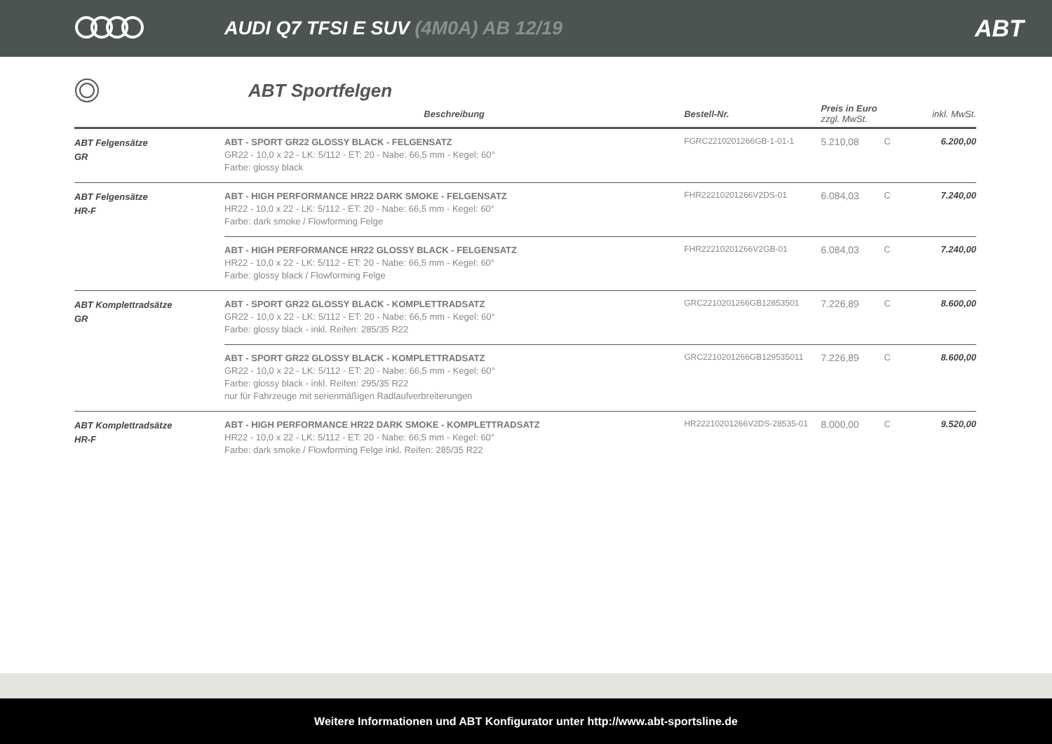AUDI Q7 TFSI E SUV (4M0A) AB 12/19
ABT
ABT Sportfelgen
| | Beschreibung | Bestell-Nr. | Preis in Euro zzgl. MwSt. | | inkl. MwSt. |
| --- | --- | --- | --- | --- | --- |
| ABT Felgensätze GR | ABT - SPORT GR22 GLOSSY BLACK - FELGENSATZ GR22 - 10,0 x 22 - LK: 5/112 - ET: 20 - Nabe: 66,5 mm - Kegel: 60° Farbe: glossy black | FGRC2210201266GB-1-01-1 | 5.210,08 | C | 6.200,00 |
| ABT Felgensätze HR-F | ABT - HIGH PERFORMANCE HR22 DARK SMOKE - FELGENSATZ HR22 - 10,0 x 22 - LK: 5/112 - ET: 20 - Nabe: 66,5 mm - Kegel: 60° Farbe: dark smoke / Flowforming Felge | FHR22210201266V2DS-01 | 6.084,03 | C | 7.240,00 |
| | ABT - HIGH PERFORMANCE HR22 GLOSSY BLACK - FELGENSATZ HR22 - 10,0 x 22 - LK: 5/112 - ET: 20 - Nabe: 66,5 mm - Kegel: 60° Farbe: glossy black / Flowforming Felge | FHR22210201266V2GB-01 | 6.084,03 | C | 7.240,00 |
| ABT Komplettradsätze GR | ABT - SPORT GR22 GLOSSY BLACK - KOMPLETTRADSATZ GR22 - 10,0 x 22 - LK: 5/112 - ET: 20 - Nabe: 66,5 mm - Kegel: 60° Farbe: glossy black - inkl. Reifen: 285/35 R22 | GRC2210201266GB12853501 | 7.226,89 | C | 8.600,00 |
| | ABT - SPORT GR22 GLOSSY BLACK - KOMPLETTRADSATZ GR22 - 10,0 x 22 - LK: 5/112 - ET: 20 - Nabe: 66,5 mm - Kegel: 60° Farbe: glossy black - inkl. Reifen: 295/35 R22 nur für Fahrzeuge mit serienmäßigen Radlaufverbreiterungen | GRC2210201266GB129535011 | 7.226,89 | C | 8.600,00 |
| ABT Komplettradsätze HR-F | ABT - HIGH PERFORMANCE HR22 DARK SMOKE - KOMPLETTRADSATZ HR22 - 10,0 x 22 - LK: 5/112 - ET: 20 - Nabe: 66,5 mm - Kegel: 60° Farbe: dark smoke / Flowforming Felge inkl. Reifen: 285/35 R22 | HR22210201266V2DS-28535-01 | 8.000,00 | C | 9.520,00 |
Weitere Informationen und ABT Konfigurator unter http://www.abt-sportsline.de